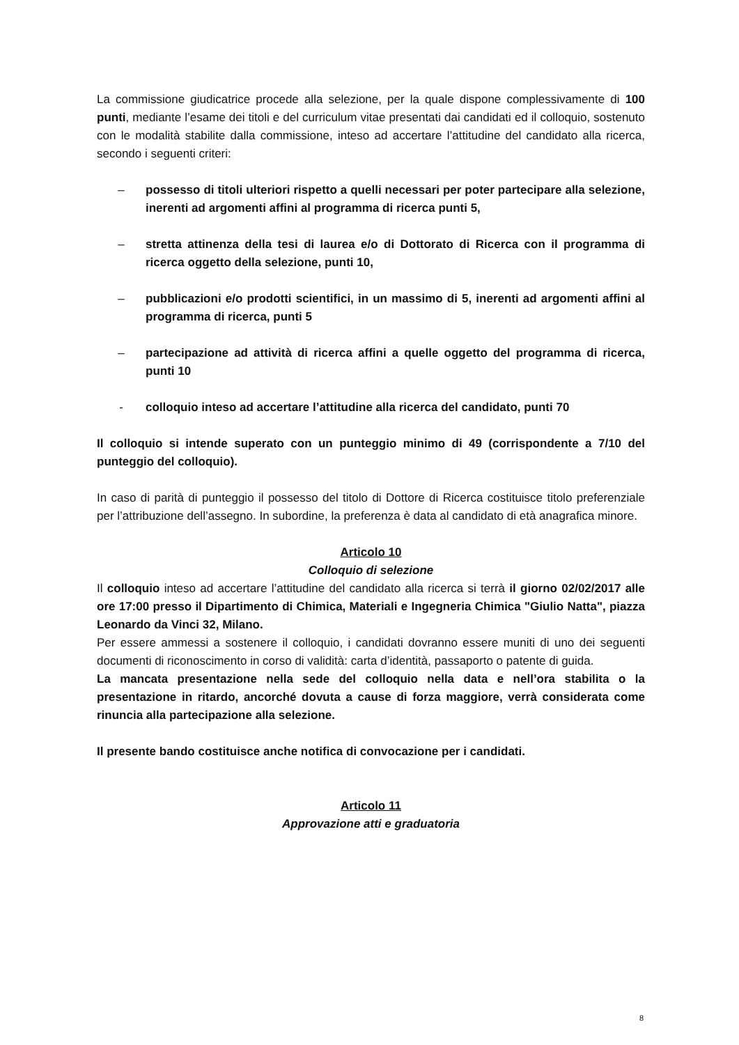La commissione giudicatrice procede alla selezione, per la quale dispone complessivamente di 100 punti, mediante l’esame dei titoli e del curriculum vitae presentati dai candidati ed il colloquio, sostenuto con le modalità stabilite dalla commissione, inteso ad accertare l’attitudine del candidato alla ricerca, secondo i seguenti criteri:
– possesso di titoli ulteriori rispetto a quelli necessari per poter partecipare alla selezione, inerenti ad argomenti affini al programma di ricerca punti 5,
– stretta attinenza della tesi di laurea e/o di Dottorato di Ricerca con il programma di ricerca oggetto della selezione, punti 10,
– pubblicazioni e/o prodotti scientifici, in un massimo di 5, inerenti ad argomenti affini al programma di ricerca, punti 5
– partecipazione ad attività di ricerca affini a quelle oggetto del programma di ricerca, punti 10
- colloquio inteso ad accertare l’attitudine alla ricerca del candidato, punti 70
Il colloquio si intende superato con un punteggio minimo di 49 (corrispondente a 7/10 del punteggio del colloquio).
In caso di parità di punteggio il possesso del titolo di Dottore di Ricerca costituisce titolo preferenziale per l’attribuzione dell’assegno. In subordine, la preferenza è data al candidato di età anagrafica minore.
Articolo 10
Colloquio di selezione
Il colloquio inteso ad accertare l’attitudine del candidato alla ricerca si terrà il giorno 02/02/2017 alle ore 17:00 presso il Dipartimento di Chimica, Materiali e Ingegneria Chimica "Giulio Natta", piazza Leonardo da Vinci 32, Milano.
Per essere ammessi a sostenere il colloquio, i candidati dovranno essere muniti di uno dei seguenti documenti di riconoscimento in corso di validità: carta d’identità, passaporto o patente di guida.
La mancata presentazione nella sede del colloquio nella data e nell’ora stabilita o la presentazione in ritardo, ancorché dovuta a cause di forza maggiore, verrà considerata come rinuncia alla partecipazione alla selezione.
Il presente bando costituisce anche notifica di convocazione per i candidati.
Articolo 11
Approvazione atti e graduatoria
8